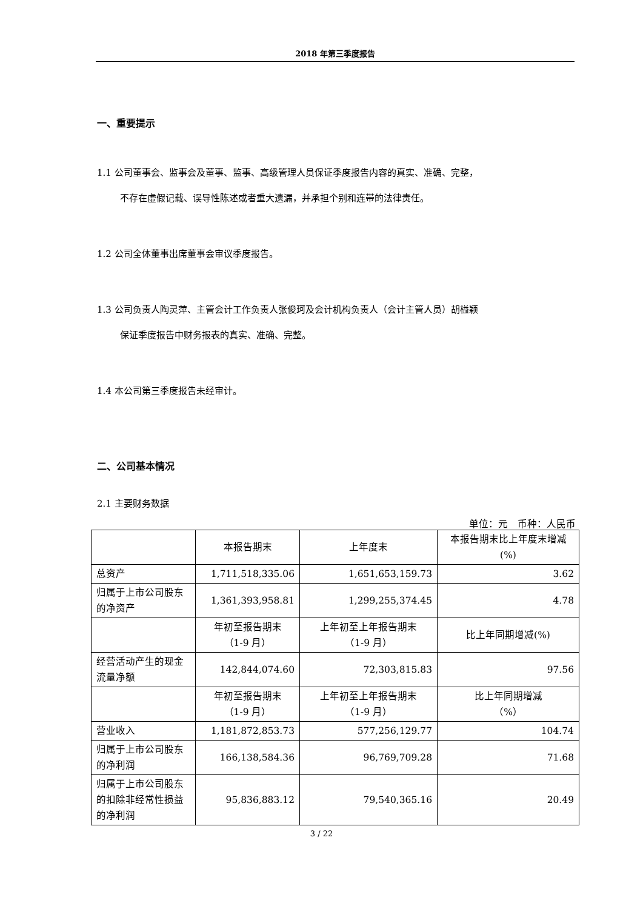2018 年第三季度报告
一、重要提示
1.1 公司董事会、监事会及董事、监事、高级管理人员保证季度报告内容的真实、准确、完整，
不存在虚假记载、误导性陈述或者重大遗漏，并承担个别和连带的法律责任。
1.2 公司全体董事出席董事会审议季度报告。
1.3 公司负责人陶灵萍、主管会计工作负责人张俊珂及会计机构负责人（会计主管人员）胡榏颖
保证季度报告中财务报表的真实、准确、完整。
1.4 本公司第三季度报告未经审计。
二、公司基本情况
2.1 主要财务数据
单位：元　币种：人民币
| | 本报告期末 | 上年度末 | 本报告期末比上年度末增减(%) |
| 总资产 | 1,711,518,335.06 | 1,651,653,159.73 | 3.62 |
| 归属于上市公司股东的净资产 | 1,361,393,958.81 | 1,299,255,374.45 | 4.78 |
| | 年初至报告期末 （1-9 月） | 上年初至上年报告期末 （1-9 月） | 比上年同期增减(%) |
| 经营活动产生的现金流量净额 | 142,844,074.60 | 72,303,815.83 | 97.56 |
| | 年初至报告期末 （1-9 月） | 上年初至上年报告期末 （1-9 月） | 比上年同期增减 （%） |
| 营业收入 | 1,181,872,853.73 | 577,256,129.77 | 104.74 |
| 归属于上市公司股东的净利润 | 166,138,584.36 | 96,769,709.28 | 71.68 |
| 归属于上市公司股东的扣除非经常性损益的净利润 | 95,836,883.12 | 79,540,365.16 | 20.49 |
3 / 22